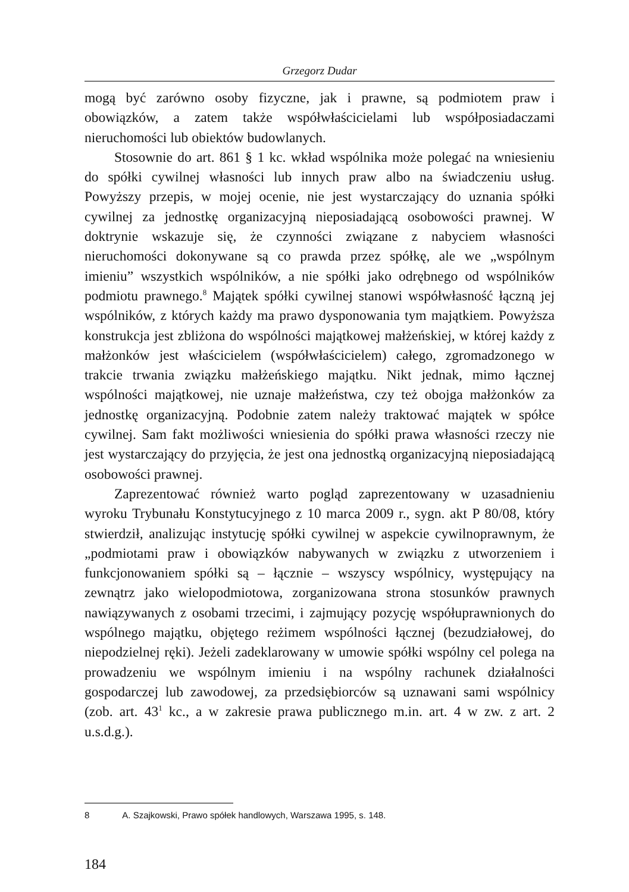Grzegorz Dudar
mogą być zarówno osoby fizyczne, jak i prawne, są podmiotem praw i obowiązków, a zatem także współwłaścicielami lub współposiadaczami nieruchomości lub obiektów budowlanych.
Stosownie do art. 861 § 1 kc. wkład wspólnika może polegać na wniesieniu do spółki cywilnej własności lub innych praw albo na świadczeniu usług. Powyższy przepis, w mojej ocenie, nie jest wystarczający do uznania spółki cywilnej za jednostkę organizacyjną nieposiadającą osobowości prawnej. W doktrynie wskazuje się, że czynności związane z nabyciem własności nieruchomości dokonywane są co prawda przez spółkę, ale we „wspólnym imieniu” wszystkich wspólników, a nie spółki jako odrębnego od wspólników podmiotu prawnego.<sup>8</sup> Majątek spółki cywilnej stanowi współwłasność łączną jej wspólników, z których każdy ma prawo dysponowania tym majątkiem. Powyższa konstrukcja jest zbliżona do wspólności majątkowej małżeńskiej, w której każdy z małżonków jest właścicielem (współwłaścicielem) całego, zgromadzonego w trakcie trwania związku małżeńskiego majątku. Nikt jednak, mimo łącznej wspólności majątkowej, nie uznaje małżeństwa, czy też obojga małżonków za jednostkę organizacyjną. Podobnie zatem należy traktować majątek w spółce cywilnej. Sam fakt możliwości wniesienia do spółki prawa własności rzeczy nie jest wystarczający do przyjęcia, że jest ona jednostką organizacyjną nieposiadającą osobowości prawnej.
Zaprezentować również warto pogląd zaprezentowany w uzasadnieniu wyroku Trybunału Konstytucyjnego z 10 marca 2009 r., sygn. akt P 80/08, który stwierdził, analizując instytucję spółki cywilnej w aspekcie cywilnoprawnym, że „podmiotami praw i obowiązków nabywanych w związku z utworzeniem i funkcjonowaniem spółki są – łącznie – wszyscy wspólnicy, występujący na zewnątrz jako wielopodmiotowa, zorganizowana strona stosunków prawnych nawiązywanych z osobami trzecimi, i zajmujący pozycję współuprawnionych do wspólnego majątku, objętego reżimem wspólności łącznej (bezudziałowej, do niepodzielnej ręki). Jeżeli zadeklarowany w umowie spółki wspólny cel polega na prowadzeniu we wspólnym imieniu i na wspólny rachunek działalności gospodarczej lub zawodowej, za przedsiębiorców są uznawani sami wspólnicy (zob. art. 43<sup>1</sup> kc., a w zakresie prawa publicznego m.in. art. 4 w zw. z art. 2 u.s.d.g.).
8 A. Szajkowski, Prawo spółek handlowych, Warszawa 1995, s. 148.
184